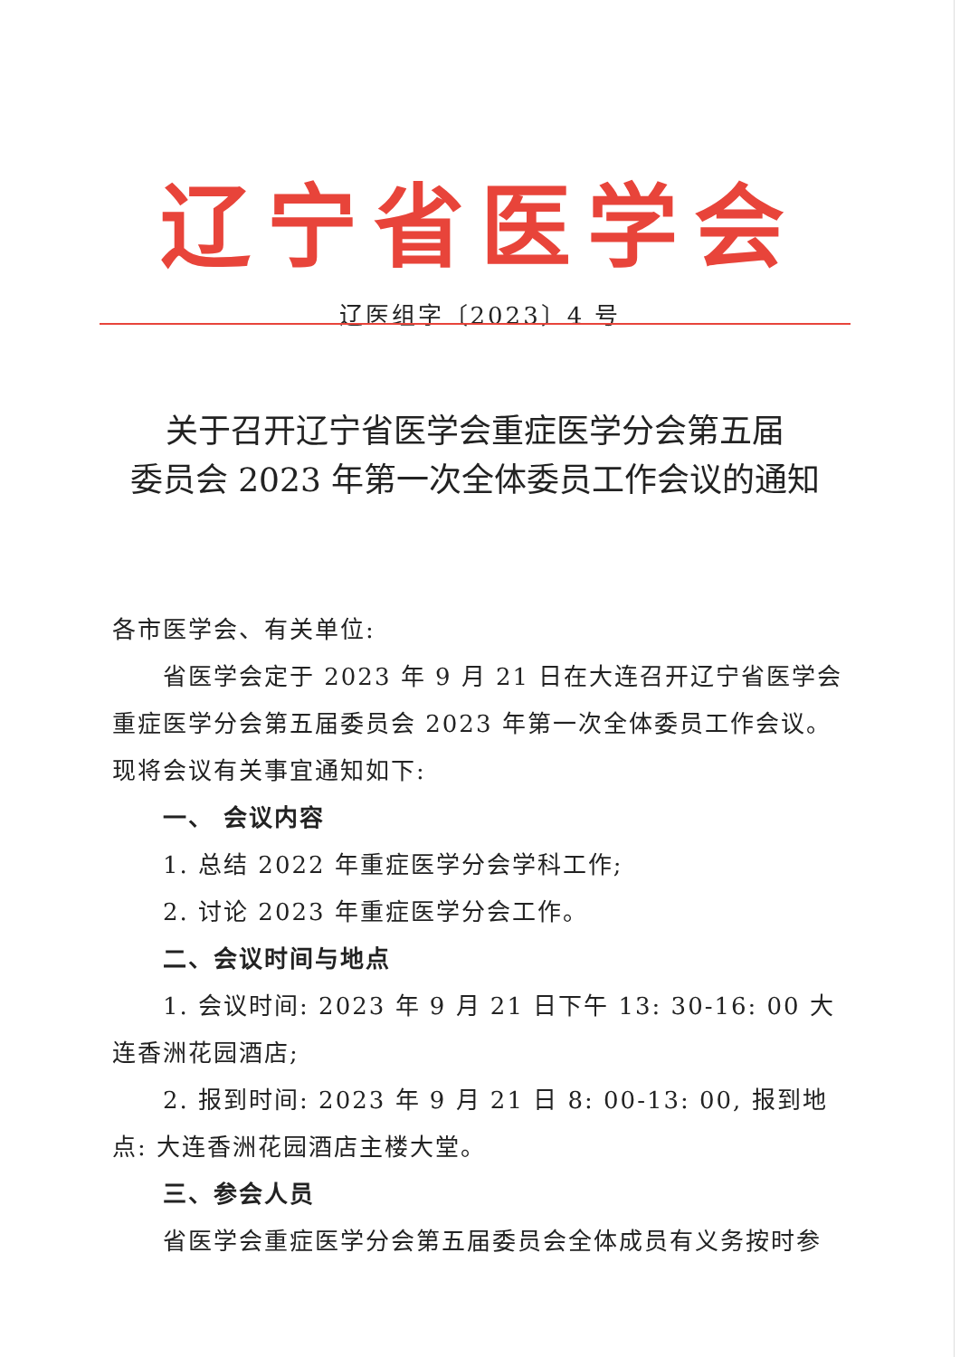辽宁省医学会
辽医组字〔2023〕4 号
关于召开辽宁省医学会重症医学分会第五届
委员会 2023 年第一次全体委员工作会议的通知
各市医学会、有关单位:
省医学会定于 2023 年 9 月 21 日在大连召开辽宁省医学会重症医学分会第五届委员会 2023 年第一次全体委员工作会议。现将会议有关事宜通知如下:
一、 会议内容
1. 总结 2022 年重症医学分会学科工作;
2. 讨论 2023 年重症医学分会工作。
二、会议时间与地点
1. 会议时间: 2023 年 9 月 21 日下午 13: 30-16: 00 大连香洲花园酒店;
2. 报到时间: 2023 年 9 月 21 日 8: 00-13: 00, 报到地点: 大连香洲花园酒店主楼大堂。
三、参会人员
省医学会重症医学分会第五届委员会全体成员有义务按时参